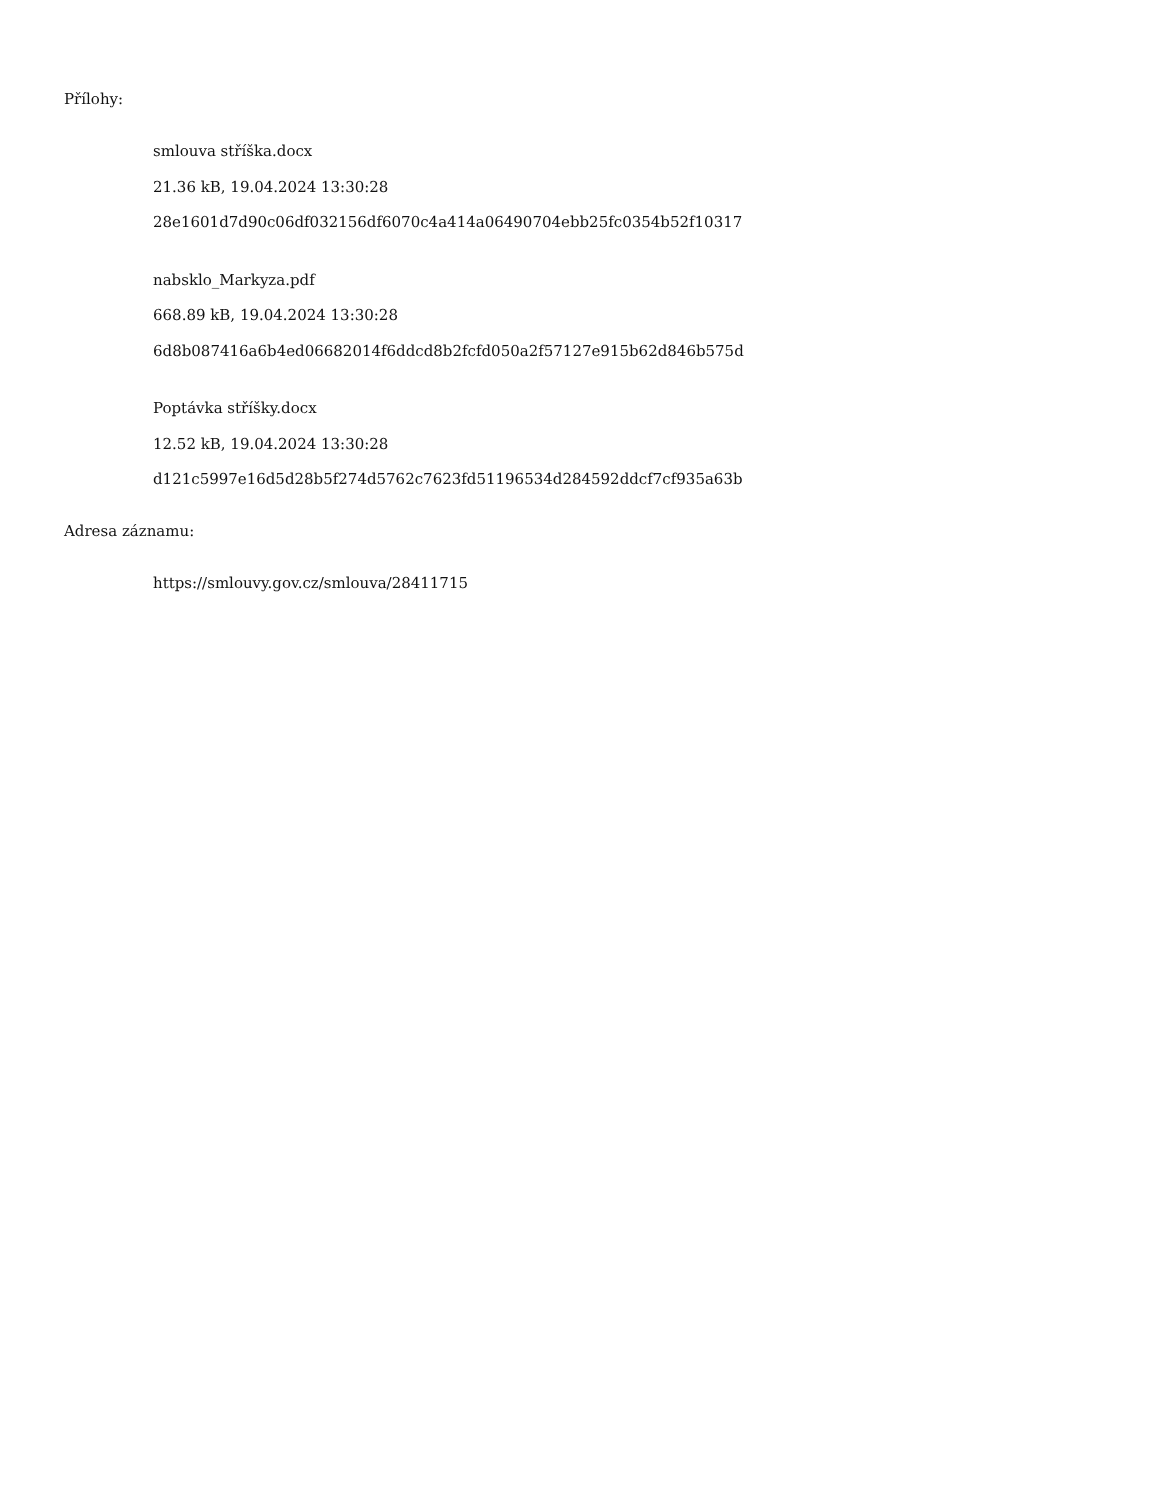Přílohy:
smlouva stříška.docx
21.36 kB, 19.04.2024 13:30:28
28e1601d7d90c06df032156df6070c4a414a06490704ebb25fc0354b52f10317
nabsklo_Markyza.pdf
668.89 kB, 19.04.2024 13:30:28
6d8b087416a6b4ed06682014f6ddcd8b2fcfd050a2f57127e915b62d846b575d
Poptávka stříšky.docx
12.52 kB, 19.04.2024 13:30:28
d121c5997e16d5d28b5f274d5762c7623fd51196534d284592ddcf7cf935a63b
Adresa záznamu:
https://smlouvy.gov.cz/smlouva/28411715